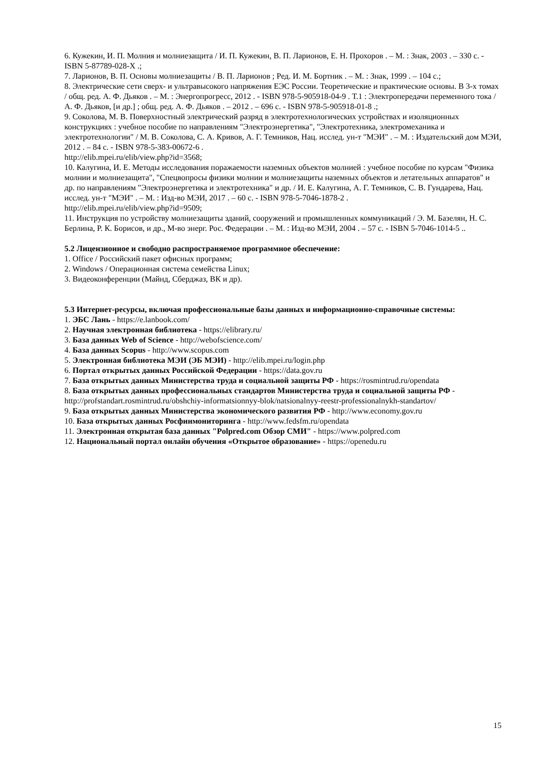6. Кужекин, И. П. Молния и молниезащита / И. П. Кужекин, В. П. Ларионов, Е. Н. Прохоров . – М. : Знак, 2003 . – 330 с. - ISBN 5-87789-028-X .;
7. Ларионов, В. П. Основы молниезащиты / В. П. Ларионов ; Ред. И. М. Бортник . – М. : Знак, 1999 . – 104 с.;
8. Электрические сети сверх- и ультравысокого напряжения ЕЭС России. Теоретические и практические основы. В 3-х томах / общ. ред. А. Ф. Дьяков . – М. : Энергопрогресс, 2012 . - ISBN 978-5-905918-04-9 . Т.1 : Электропередачи переменного тока / А. Ф. Дьяков, [и др.] ; общ. ред. А. Ф. Дьяков . – 2012 . – 696 с. - ISBN 978-5-905918-01-8 .;
9. Соколова, М. В. Поверхностный электрический разряд в электротехнологических устройствах и изоляционных конструкциях : учебное пособие по направлениям "Электроэнергетика", "Электротехника, электромеханика и электротехнологии" / М. В. Соколова, С. А. Кривов, А. Г. Темников, Нац. исслед. ун-т "МЭИ" . – М. : Издательский дом МЭИ, 2012 . – 84 с. - ISBN 978-5-383-00672-6 .
http://elib.mpei.ru/elib/view.php?id=3568;
10. Калугина, И. Е. Методы исследования поражаемости наземных объектов молнией : учебное пособие по курсам "Физика молнии и молниезащита", "Спецвопросы физики молнии и молниезащиты наземных объектов и летательных аппаратов" и др. по направлениям "Электроэнергетика и электротехника" и др. / И. Е. Калугина, А. Г. Темников, С. В. Гундарева, Нац. исслед. ун-т "МЭИ" . – М. : Изд-во МЭИ, 2017 . – 60 с. - ISBN 978-5-7046-1878-2 .
http://elib.mpei.ru/elib/view.php?id=9509;
11. Инструкция по устройству молниезащиты зданий, сооружений и промышленных коммуникаций / Э. М. Базелян, Н. С. Берлина, Р. К. Борисов, и др., М-во энерг. Рос. Федерации . – М. : Изд-во МЭИ, 2004 . – 57 с. - ISBN 5-7046-1014-5 ..
5.2 Лицензионное и свободно распространяемое программное обеспечение:
1. Office / Российский пакет офисных программ;
2. Windows / Операционная система семейства Linux;
3. Видеоконференции (Майнд, Сберджаз, ВК и др).
5.3 Интернет-ресурсы, включая профессиональные базы данных и информационно-справочные системы:
1. ЭБС Лань - https://e.lanbook.com/
2. Научная электронная библиотека - https://elibrary.ru/
3. База данных Web of Science - http://webofscience.com/
4. База данных Scopus - http://www.scopus.com
5. Электронная библиотека МЭИ (ЭБ МЭИ) - http://elib.mpei.ru/login.php
6. Портал открытых данных Российской Федерации - https://data.gov.ru
7. База открытых данных Министерства труда и социальной защиты РФ - https://rosmintrud.ru/opendata
8. База открытых данных профессиональных стандартов Министерства труда и социальной защиты РФ - http://profstandart.rosmintrud.ru/obshchiy-informatsionnyy-blok/natsionalnyy-reestr-professionalnykh-standartov/
9. База открытых данных Министерства экономического развития РФ - http://www.economy.gov.ru
10. База открытых данных Росфинмониторинга - http://www.fedsfm.ru/opendata
11. Электронная открытая база данных "Polpred.com Обзор СМИ" - https://www.polpred.com
12. Национальный портал онлайн обучения «Открытое образование» - https://openedu.ru
15